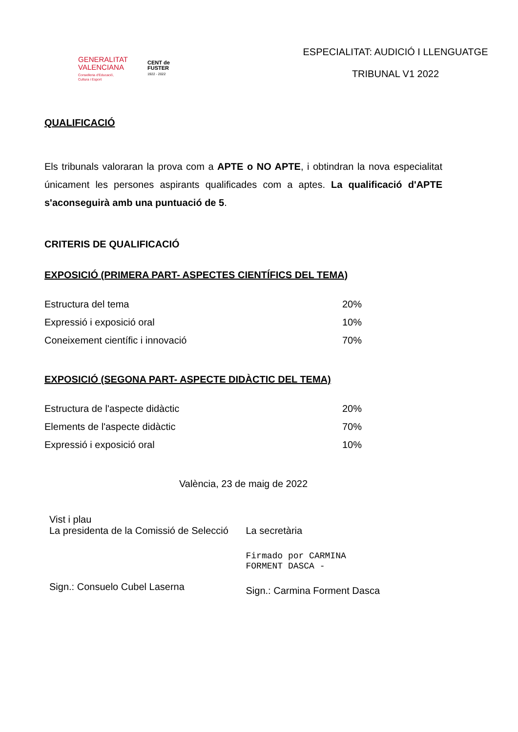GENERALITAT
VALENCIANA
Conselleria d'Educació,
Cultura i Esport
CENT de
FUSTER
1922 - 2022
ESPECIALITAT: AUDICIÓ I LLENGUATGE
TRIBUNAL V1 2022
QUALIFICACIÓ
Els tribunals valoraran la prova com a APTE o NO APTE, i obtindran la nova especialitat únicament les persones aspirants qualificades com a aptes. La qualificació d'APTE s'aconseguirà amb una puntuació de 5.
CRITERIS DE QUALIFICACIÓ
EXPOSICIÓ (PRIMERA PART- ASPECTES CIENTÍFICS DEL TEMA)
| Estructura del tema | 20% |
| Expressió i exposició oral | 10% |
| Coneixement científic i innovació | 70% |
EXPOSICIÓ (SEGONA PART- ASPECTE DIDÀCTIC DEL TEMA)
| Estructura de l'aspecte didàctic | 20% |
| Elements de l'aspecte didàctic | 70% |
| Expressió i exposició oral | 10% |
València, 23 de maig de 2022
Vist i plau
La presidenta de la Comissió de Selecció
Sign.: Consuelo Cubel Laserna
La secretària
Firmado por CARMINA
FORMENT DASCA -
Sign.: Carmina Forment Dasca